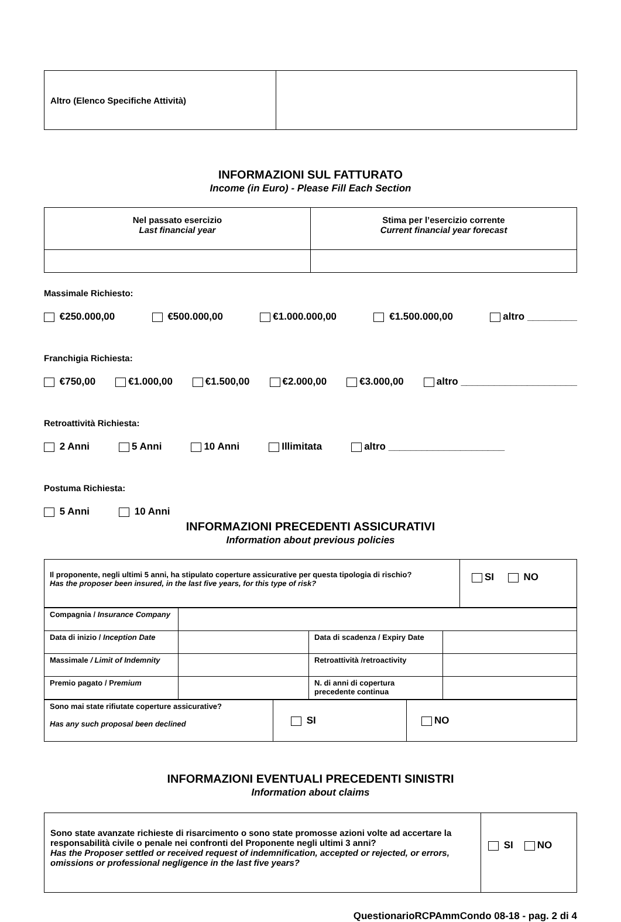| Altro (Elenco Specifiche Attività) | |
INFORMAZIONI SUL FATTURATO
Income (in Euro) - Please Fill Each Section
| Nel passato esercizio Last financial year | Stima per l’esercizio corrente Current financial year forecast |
Massimale Richiesto:
€250.000,00 €500.000,00 €1.000.000,00 €1.500.000,00 altro _________
Franchigia Richiesta:
€750,00 €1.000,00 €1.500,00 €2.000,00 €3.000,00 altro _____________________
Retroattività Richiesta:
2 Anni 5 Anni 10 Anni Illimitata altro _____________________
Postuma Richiesta:
5 Anni 10 Anni
INFORMAZIONI PRECEDENTI ASSICURATIVI
Information about previous policies
| Il proponente, negli ultimi 5 anni, ha stipulato coperture assicurative per questa tipologia di rischio? Has the proposer been insured, in the last five years, for this type of risk? | SI NO |
| Compagnia / Insurance Company | | | |
| Data di inizio / Inception Date | | Data di scadenza / Expiry Date | |
| Massimale / Limit of Indemnity | | Retroattività /retroactivity | |
| Premio pagato / P remium | | N. di anni di copertura precedente continua | |
| Sono mai state rifiutate coperture assicurative? Has any such proposal been declined | SI | NO |
INFORMAZIONI EVENTUALI PRECEDENTI SINISTRI
Information about claims
| Sono state avanzate richieste di risarcimento o sono state promosse azioni volte ad accertare la responsabilità civile o penale nei confronti del Proponente negli ultimi 3 anni? Has the Proposer settled or received request of indemnification, accepted or rejected, or errors, omissions or professional negligence in the last five years? | SI NO |
QuestionarioRCPAmmCondo 08-18 - pag. 2 di 4